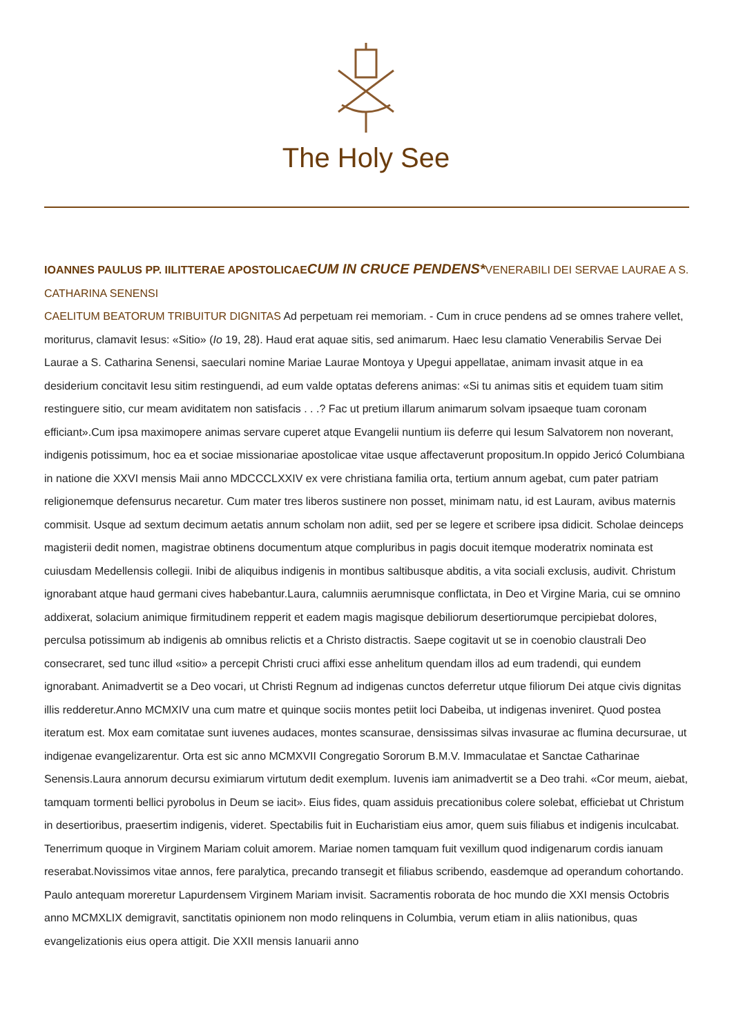The Holy See
IOANNES PAULUS PP. II LITTERAE APOSTOLICAE CUM IN CRUCE PENDENS*VENERABILI DEI SERVAE LAURAE A S. CATHARINA SENENSI
CAELITUM BEATORUM TRIBUITUR DIGNITAS Ad perpetuam rei memoriam. - Cum in cruce pendens ad se omnes trahere vellet, moriturus, clamavit Iesus: «Sitio» (Io 19, 28). Haud erat aquae sitis, sed animarum. Haec Iesu clamatio Venerabilis Servae Dei Laurae a S. Catharina Senensi, saeculari nomine Mariae Laurae Montoya y Upegui appellatae, animam invasit atque in ea desiderium concitavit Iesu sitim restinguendi, ad eum valde optatas deferens animas: «Si tu animas sitis et equidem tuam sitim restinguere sitio, cur meam aviditatem non satisfacis . . .? Fac ut pretium illarum animarum solvam ipsaeque tuam coronam efficiant».Cum ipsa maximopere animas servare cuperet atque Evangelii nuntium iis deferre qui Iesum Salvatorem non noverant, indigenis potissimum, hoc ea et sociae missionariae apostolicae vitae usque affectaverunt propositum.In oppido Jericó Columbiana in natione die XXVI mensis Maii anno MDCCCLXXIV ex vere christiana familia orta, tertium annum agebat, cum pater patriam religionemque defensurus necaretur. Cum mater tres liberos sustinere non posset, minimam natu, id est Lauram, avibus maternis commisit. Usque ad sextum decimum aetatis annum scholam non adiit, sed per se legere et scribere ipsa didicit. Scholae deinceps magisterii dedit nomen, magistrae obtinens documentum atque compluribus in pagis docuit itemque moderatrix nominata est cuiusdam Medellensis collegii. Inibi de aliquibus indigenis in montibus saltibusque abditis, a vita sociali exclusis, audivit. Christum ignorabant atque haud germani cives habebantur.Laura, calumniis aerumnisque conflictata, in Deo et Virgine Maria, cui se omnino addixerat, solacium animique firmitudinem repperit et eadem magis magisque debiliorum desertiorumque percipiebat dolores, perculsa potissimum ab indigenis ab omnibus relictis et a Christo distractis. Saepe cogitavit ut se in coenobio claustrali Deo consecraret, sed tunc illud «sitio» a percepit Christi cruci affixi esse anhelitum quendam illos ad eum tradendi, qui eundem ignorabant. Animadvertit se a Deo vocari, ut Christi Regnum ad indigenas cunctos deferretur utque filiorum Dei atque civis dignitas illis redderetur.Anno MCMXIV una cum matre et quinque sociis montes petiit loci Dabeiba, ut indigenas inveniret. Quod postea iteratum est. Mox eam comitatae sunt iuvenes audaces, montes scansurae, densissimas silvas invasurae ac flumina decursurae, ut indigenae evangelizarentur. Orta est sic anno MCMXVII Congregatio Sororum B.M.V. Immaculatae et Sanctae Catharinae Senensis.Laura annorum decursu eximiarum virtutum dedit exemplum. Iuvenis iam animadvertit se a Deo trahi. «Cor meum, aiebat, tamquam tormenti bellici pyrobolus in Deum se iacit». Eius fides, quam assiduis precationibus colere solebat, efficiebat ut Christum in desertioribus, praesertim indigenis, videret. Spectabilis fuit in Eucharistiam eius amor, quem suis filiabus et indigenis inculcabat. Tenerrimum quoque in Virginem Mariam coluit amorem. Mariae nomen tamquam fuit vexillum quod indigenarum cordis ianuam reserabat.Novissimos vitae annos, fere paralytica, precando transegit et filiabus scribendo, easdemque ad operandum cohortando. Paulo antequam moreretur Lapurdensem Virginem Mariam invisit. Sacramentis roborata de hoc mundo die XXI mensis Octobris anno MCMXLIX demigravit, sanctitatis opinionem non modo relinquens in Columbia, verum etiam in aliis nationibus, quas evangelizationis eius opera attigit. Die XXII mensis Ianuarii anno